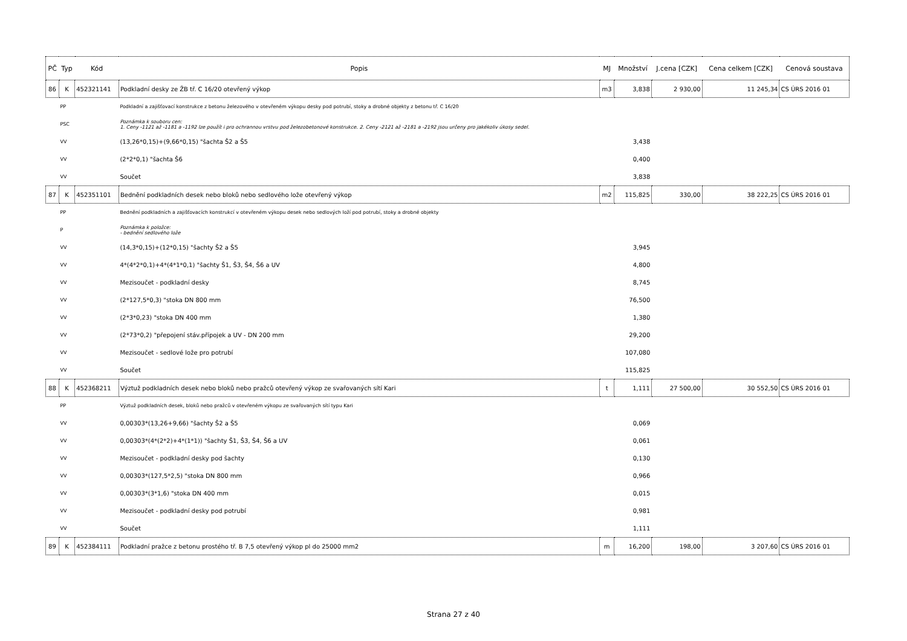| PČ | Typ | Kód | Popis | MJ | Množství | J.cena [CZK] | Cena celkem [CZK] | Cenová soustava |
| --- | --- | --- | --- | --- | --- | --- | --- | --- |
| 86 | K | 452321141 | Podkladní desky ze ŽB tř. C 16/20 otevřený výkop | m3 | 3,838 | 2 930,00 | 11 245,34 | CS ÚRS 2016 01 |
| | PP | | Podkladní a zajišťovací konstrukce z betonu železového v otevřeném výkopu desky pod potrubí, stoky a drobné objekty z betonu tř. C 16/20 | | | | | |
| | PSC | | Poznámka k souboru cen: 1. Ceny -1121 až -1181 a -1192 lze použít i pro ochrannou vrstvu pod železobetonové konstrukce. 2. Ceny -2121 až -2181 a -2192 jsou určeny pro jakékoliv úkosy sedel. | | | | | |
| | VV | | (13,26*0,15)+(9,66*0,15) "šachta Š2 a Š5 | | 3,438 | | | |
| | VV | | (2*2*0,1) "šachta Š6 | | 0,400 | | | |
| | VV | | Součet | | 3,838 | | | |
| 87 | K | 452351101 | Bednění podkladních desek nebo bloků nebo sedlového lože otevřený výkop | m2 | 115,825 | 330,00 | 38 222,25 | CS ÚRS 2016 01 |
| | PP | | Bednění podkladních a zajišťovacích konstrukcí v otevřeném výkopu desek nebo sedlových loží pod potrubí, stoky a drobné objekty | | | | | |
| | P | | Poznámka k položce: - bednění sedlového lože | | | | | |
| | VV | | (14,3*0,15)+(12*0,15) "šachty Š2 a Š5 | | 3,945 | | | |
| | VV | | 4*(4*2*0,1)+4*(4*1*0,1) "šachty Š1, Š3, Š4, Š6 a UV | | 4,800 | | | |
| | VV | | Mezisoučet - podkladní desky | | 8,745 | | | |
| | VV | | (2*127,5*0,3) "stoka DN 800 mm | | 76,500 | | | |
| | VV | | (2*3*0,23) "stoka DN 400 mm | | 1,380 | | | |
| | VV | | (2*73*0,2) "přepojení stáv.přípojek a UV - DN 200 mm | | 29,200 | | | |
| | VV | | Mezisoučet - sedlové lože pro potrubí | | 107,080 | | | |
| | VV | | Součet | | 115,825 | | | |
| 88 | K | 452368211 | Výztuž podkladních desek nebo bloků nebo pražců otevřený výkop ze svařovaných sítí Kari | t | 1,111 | 27 500,00 | 30 552,50 | CS ÚRS 2016 01 |
| | PP | | Výztuž podkladních desek, bloků nebo pražců v otevřeném výkopu ze svařovaných sítí typu Kari | | | | | |
| | VV | | 0,00303*(13,26+9,66) "šachty Š2 a Š5 | | 0,069 | | | |
| | VV | | 0,00303*(4*(2*2)+4*(1*1)) "šachty Š1, Š3, Š4, Š6 a UV | | 0,061 | | | |
| | VV | | Mezisoučet - podkladní desky pod šachty | | 0,130 | | | |
| | VV | | 0,00303*(127,5*2,5) "stoka DN 800 mm | | 0,966 | | | |
| | VV | | 0,00303*(3*1,6) "stoka DN 400 mm | | 0,015 | | | |
| | VV | | Mezisoučet - podkladní desky pod potrubí | | 0,981 | | | |
| | VV | | Součet | | 1,111 | | | |
| 89 | K | 452384111 | Podkladní pražce z betonu prostého tř. B 7,5 otevřený výkop pl do 25000 mm2 | m | 16,200 | 198,00 | 3 207,60 | CS ÚRS 2016 01 |
Strana 27 z 40